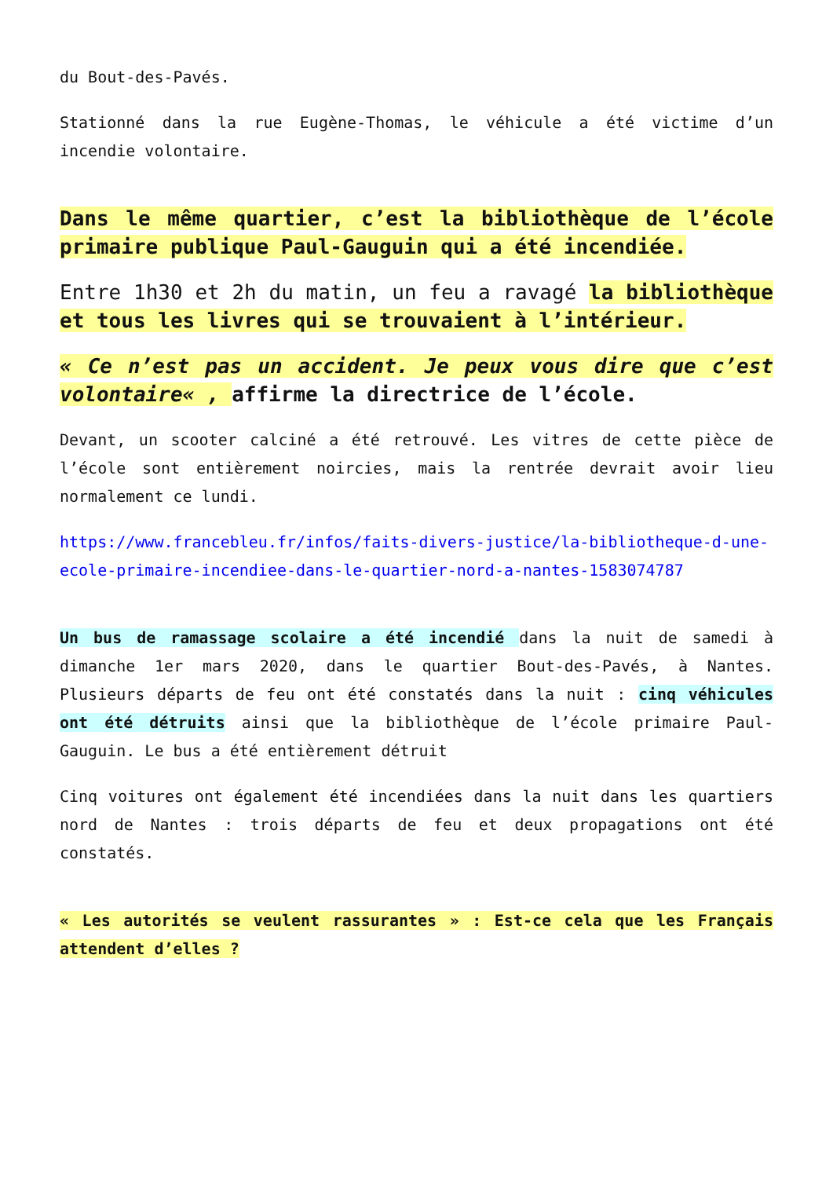du Bout-des-Pavés.
Stationné dans la rue Eugène-Thomas, le véhicule a été victime d’un incendie volontaire.
Dans le même quartier, c’est la bibliothèque de l’école primaire publique Paul-Gauguin qui a été incendiée.
Entre 1h30 et 2h du matin, un feu a ravagé la bibliothèque et tous les livres qui se trouvaient à l’intérieur.
« Ce n’est pas un accident. Je peux vous dire que c’est volontaire« , affirme la directrice de l’école.
Devant, un scooter calciné a été retrouvé. Les vitres de cette pièce de l’école sont entièrement noircies, mais la rentrée devrait avoir lieu normalement ce lundi.
https://www.francebleu.fr/infos/faits-divers-justice/la-bibliotheque-d-une-ecole-primaire-incendiee-dans-le-quartier-nord-a-nantes-1583074787
Un bus de ramassage scolaire a été incendié dans la nuit de samedi à dimanche 1er mars 2020, dans le quartier Bout-des-Pavés, à Nantes. Plusieurs départs de feu ont été constatés dans la nuit : cinq véhicules ont été détruits ainsi que la bibliothèque de l’école primaire Paul-Gauguin. Le bus a été entièrement détruit
Cinq voitures ont également été incendiées dans la nuit dans les quartiers nord de Nantes : trois départs de feu et deux propagations ont été constatés.
« Les autorités se veulent rassurantes » : Est-ce cela que les Français attendent d’elles ?